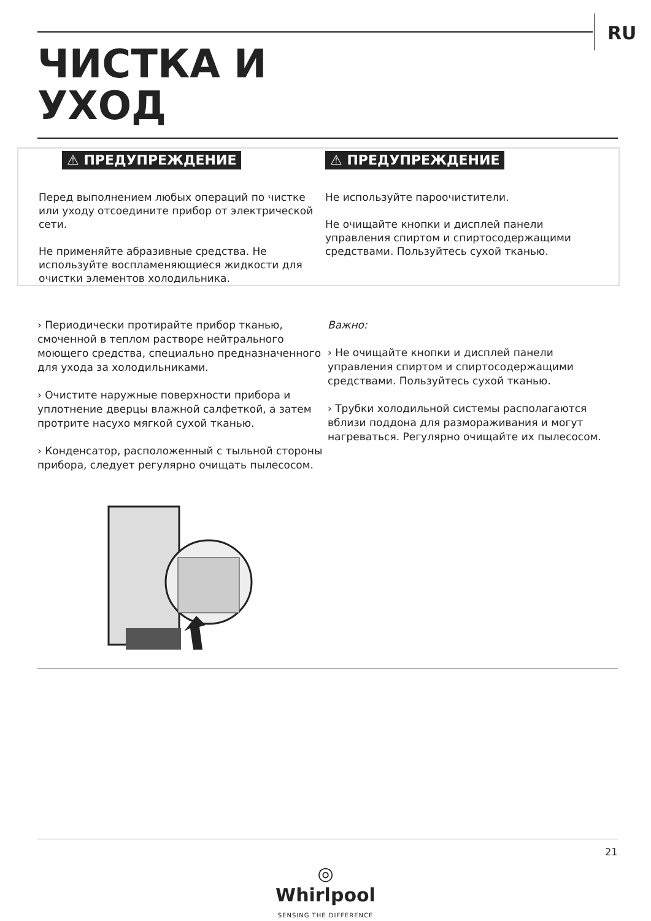RU
ЧИСТКА И
УХОД
⚠ ПРЕДУПРЕЖДЕНИЕ
Перед выполнением любых операций по чистке или уходу отсоедините прибор от электрической сети.
Не применяйте абразивные средства. Не используйте воспламеняющиеся жидкости для очистки элементов холодильника.
⚠ ПРЕДУПРЕЖДЕНИЕ
Не используйте пароочистители.
Не очищайте кнопки и дисплей панели управления спиртом и спиртосодержащими средствами. Пользуйтесь сухой тканью.
› Периодически протирайте прибор тканью, смоченной в теплом растворе нейтрального моющего средства, специально предназначенного для ухода за холодильниками.
› Очистите наружные поверхности прибора и уплотнение дверцы влажной салфеткой, а затем протрите насухо мягкой сухой тканью.
› Конденсатор, расположенный с тыльной стороны прибора, следует регулярно очищать пылесосом.
Важно:
› Не очищайте кнопки и дисплей панели управления спиртом и спиртосодержащими средствами. Пользуйтесь сухой тканью.
› Трубки холодильной системы располагаются вблизи поддона для размораживания и могут нагреваться. Регулярно очищайте их пылесосом.
21
◎
Whirlpool
SENSING THE DIFFERENCE